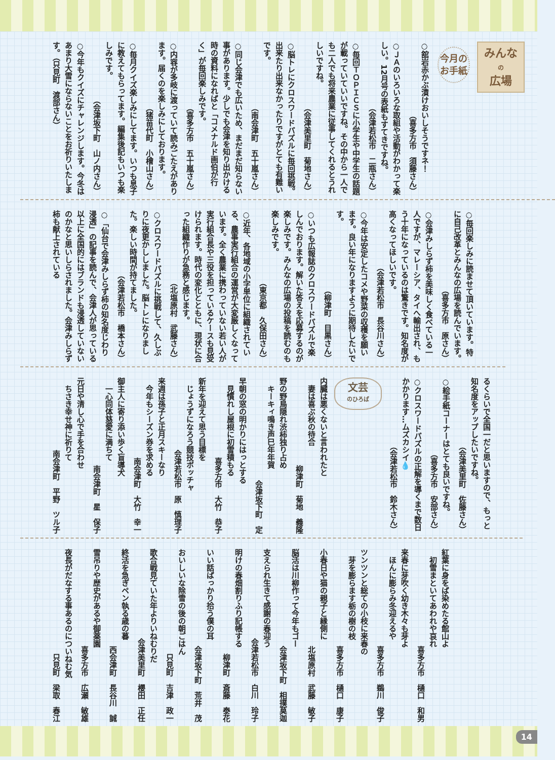みんな
の
広場
今月の
お手紙
○舘岩赤かぶ漬けおいしそうですネ！
（喜多方市　須藤さん）
○ＪＡのいろいろな取組や活動がわかって楽しい。12月号の表紙もすてきですね。
（会津若松市　二瓶さん）
○毎回ＴＯＰＩＣＳに小学生や中学生の話題が載っていていいですね。その中から一人でも二人でも将来農業に従事してくれるとうれしいですね。
（会津美里町　菊地さん）
○脳トレにクロスワードパズルに毎回挑戦。出来たり出来なかったりですがとても有難いです。
（南会津町　五十嵐さん）
○同じ会津でも広いため、まだまだ知らない事があります。少しでも会津を知り出かける時の資料になればと「コメナルド画伯が行く」が毎回楽しみです。
（喜多方市　五十嵐さん）
○内容が多岐に渡っていて読みごたえがあります。届くのを楽しみにしております。
（猪苗代町　小檜山さん）
○毎月クイズ楽しみにしてます。いつも息子に教えてもらってます。編集後記もいつも楽しみです。
（会津坂下町　山ノ内さん）
○今年もクイズにチャレンジします。今冬はあまり大雪にならないことをお祈りいたします。（只見町　渡部さん）
○毎回楽しみに読ませて頂いています。特に自己改革とみんなの広場を読んでいます。
（喜多方市　原さん）
○会津みしらず柿を美味しく食べている一人ですが、マレーシア、タイへ輸出され、もう十年になっているのは驚きです。知名度が高くなってほしいです。
（会津若松市　長谷川さん）
○今年は安定したコメや野菜の収穫を願います。良い年になりますように期待したいです。
（柳津町　目黒さん）
○いつも広報誌のクロスワードパズルで楽しんでおります。解いた答えを応募するのが楽しみです。みんなの広場の投稿を読むのも楽しみです。
（東京都　久保田さん）
○近年、各地域の小字単位に組織されている、農事実行組合の運営が大変厳しくなっています。全く農業に携わっていない若い人が実行組合長や三役を担っているケースも見受けられます。時代の変化とともに、現状に合った組織作りが急務と感じます。
（北塩原村　武藤さん）
○クロスワードパズルに挑戦して、久しぶりに夜更かししました。脳トレになりました。楽しい時間が持てました。
（会津若松市　橋本さん）
○「仙台で会津みしらず柿の知名度じわり浸透」の記事を読んで、会津人が思っている以上に全国的にはブランドも浸透していないのかなと思いしらされました。会津みしらず柿も献上されている
るくらいで全国一だと思いますので、もっと知名度をアップしたいですね。
（会津美里町　佐藤さん）
○絵手紙コーナーはとても良いですね。
（喜多方市　安部さん）
○クロスワードパズルの正解を導くまで数日かかります…ムズカシイ💧
（会津若松市　鈴木さん）
文芸
のひろば
内臓は悪くないと言われたと
　妻は喜ぶ秋の待合
柳津町　菊地　義隆
野の野鳥隠れ渋柿独り占め
　キーキィ鳴き声巳年年賀
会津坂下町　定
早朝の窓の明かりにはっとする
　見慣れし屋根に初雪積もる
喜多方市　大竹　恭子
新年を迎えて思う目標を
　じょうずになろう競技ボッチャ
会津若松市　原　慎理子
来週は孫子と正月スキーなり
　今年もシーズン券を求める
南会津町　大竹　幸一
御主人に寄り添い歩く盲導犬
　一心同体慈愛に満ちて
南会津町　星　保子
元日や清し心で手を合わせ
　ちさき幸せ神に祈りて
南会津町　平野　ツル子
紅葉に身をば染めたる館山よ
　初雪まといてあわれや哀れ
喜多方市　樋口　和男
来春に芽吹く幼き木々も芽よ
　ほんに膨らみ冬迎えるや
喜多方市　鵜川　俊子
ツンツンと総ての小枝に来春の
　芽を膨らます栃の樹の枝
喜多方市　樋口　康子
小春日や猫の親子と縁側に
北塩原村　武藤　敏子
脳活は川柳作って今年もゴー
会津坂下町　相撲莫迦
支えられ生きて感謝の春迎う
会津若松市　白川　玲子
明けの春畑割りふり記帳する
柳津町　斎藤　泰花
いい話ばっかり拾う僕の耳
会津坂下町　荒井　茂
おいしいな除雪の後の朝ごはん
只見町　吉津　政一
歌合戦見ていた年よりいねむりだ
会津美里町　櫻田　正任
終活を急ぎペン執る歳の暮
西会津町　長谷川　誠
雪吊りや歴史があるや御薬園
喜多方市　広瀬　敏雄
夜長がだなする事あるのについねむ気
只見町　梁取　春江
14